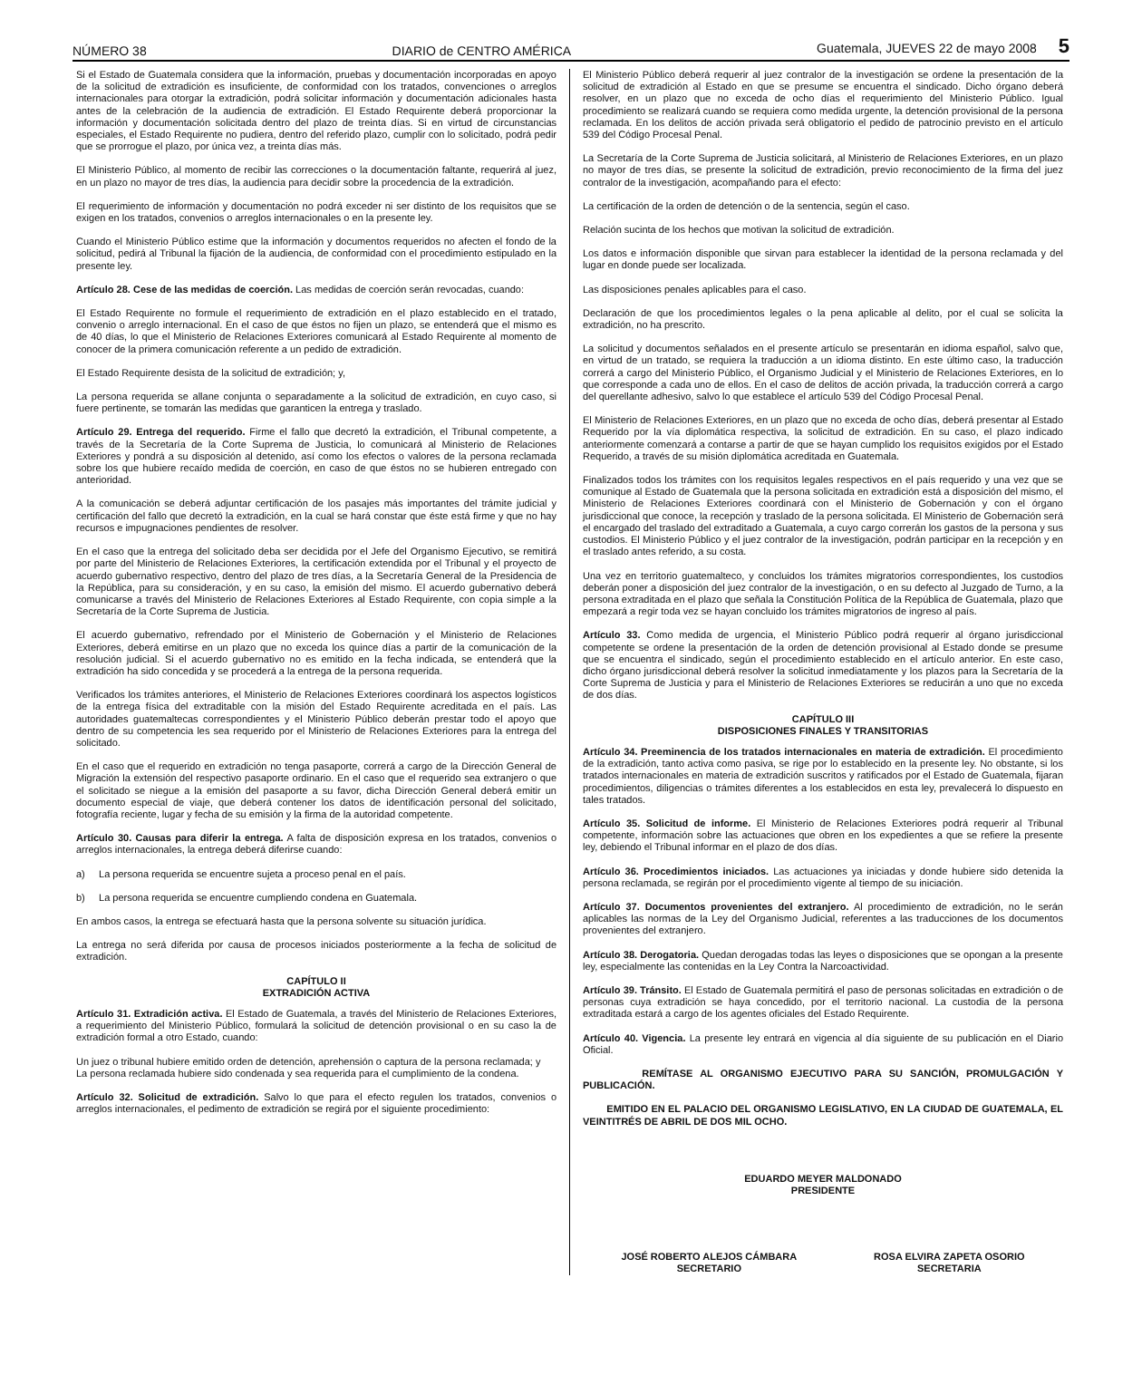NÚMERO 38 DIARIO de CENTRO AMÉRICA Guatemala, JUEVES 22 de mayo 2008 5
Si el Estado de Guatemala considera que la información, pruebas y documentación incorporadas en apoyo de la solicitud de extradición es insuficiente, de conformidad con los tratados, convenciones o arreglos internacionales para otorgar la extradición, podrá solicitar información y documentación adicionales hasta antes de la celebración de la audiencia de extradición. El Estado Requirente deberá proporcionar la información y documentación solicitada dentro del plazo de treinta días. Si en virtud de circunstancias especiales, el Estado Requirente no pudiera, dentro del referido plazo, cumplir con lo solicitado, podrá pedir que se prorrogue el plazo, por única vez, a treinta días más.
El Ministerio Público, al momento de recibir las correcciones o la documentación faltante, requerirá al juez, en un plazo no mayor de tres días, la audiencia para decidir sobre la procedencia de la extradición.
El requerimiento de información y documentación no podrá exceder ni ser distinto de los requisitos que se exigen en los tratados, convenios o arreglos internacionales o en la presente ley.
Cuando el Ministerio Público estime que la información y documentos requeridos no afecten el fondo de la solicitud, pedirá al Tribunal la fijación de la audiencia, de conformidad con el procedimiento estipulado en la presente ley.
Artículo 28. Cese de las medidas de coerción. Las medidas de coerción serán revocadas, cuando:
El Estado Requirente no formule el requerimiento de extradición en el plazo establecido en el tratado, convenio o arreglo internacional. En el caso de que éstos no fijen un plazo, se entenderá que el mismo es de 40 días, lo que el Ministerio de Relaciones Exteriores comunicará al Estado Requirente al momento de conocer de la primera comunicación referente a un pedido de extradición.
El Estado Requirente desista de la solicitud de extradición; y,
La persona requerida se allane conjunta o separadamente a la solicitud de extradición, en cuyo caso, si fuere pertinente, se tomarán las medidas que garanticen la entrega y traslado.
Artículo 29. Entrega del requerido. Firme el fallo que decretó la extradición, el Tribunal competente, a través de la Secretaría de la Corte Suprema de Justicia, lo comunicará al Ministerio de Relaciones Exteriores y pondrá a su disposición al detenido, así como los efectos o valores de la persona reclamada sobre los que hubiere recaído medida de coerción, en caso de que éstos no se hubieren entregado con anterioridad.
A la comunicación se deberá adjuntar certificación de los pasajes más importantes del trámite judicial y certificación del fallo que decretó la extradición, en la cual se hará constar que éste está firme y que no hay recursos e impugnaciones pendientes de resolver.
En el caso que la entrega del solicitado deba ser decidida por el Jefe del Organismo Ejecutivo, se remitirá por parte del Ministerio de Relaciones Exteriores, la certificación extendida por el Tribunal y el proyecto de acuerdo gubernativo respectivo, dentro del plazo de tres días, a la Secretaría General de la Presidencia de la República, para su consideración, y en su caso, la emisión del mismo. El acuerdo gubernativo deberá comunicarse a través del Ministerio de Relaciones Exteriores al Estado Requirente, con copia simple a la Secretaría de la Corte Suprema de Justicia.
El acuerdo gubernativo, refrendado por el Ministerio de Gobernación y el Ministerio de Relaciones Exteriores, deberá emitirse en un plazo que no exceda los quince días a partir de la comunicación de la resolución judicial. Si el acuerdo gubernativo no es emitido en la fecha indicada, se entenderá que la extradición ha sido concedida y se procederá a la entrega de la persona requerida.
Verificados los trámites anteriores, el Ministerio de Relaciones Exteriores coordinará los aspectos logísticos de la entrega física del extraditable con la misión del Estado Requirente acreditada en el país. Las autoridades guatemaltecas correspondientes y el Ministerio Público deberán prestar todo el apoyo que dentro de su competencia les sea requerido por el Ministerio de Relaciones Exteriores para la entrega del solicitado.
En el caso que el requerido en extradición no tenga pasaporte, correrá a cargo de la Dirección General de Migración la extensión del respectivo pasaporte ordinario. En el caso que el requerido sea extranjero o que el solicitado se niegue a la emisión del pasaporte a su favor, dicha Dirección General deberá emitir un documento especial de viaje, que deberá contener los datos de identificación personal del solicitado, fotografía reciente, lugar y fecha de su emisión y la firma de la autoridad competente.
Artículo 30. Causas para diferir la entrega. A falta de disposición expresa en los tratados, convenios o arreglos internacionales, la entrega deberá diferirse cuando:
a) La persona requerida se encuentre sujeta a proceso penal en el país.
b) La persona requerida se encuentre cumpliendo condena en Guatemala.
En ambos casos, la entrega se efectuará hasta que la persona solvente su situación jurídica.
La entrega no será diferida por causa de procesos iniciados posteriormente a la fecha de solicitud de extradición.
CAPÍTULO II
EXTRADICIÓN ACTIVA
Artículo 31. Extradición activa. El Estado de Guatemala, a través del Ministerio de Relaciones Exteriores, a requerimiento del Ministerio Público, formulará la solicitud de detención provisional o en su caso la de extradición formal a otro Estado, cuando:
Un juez o tribunal hubiere emitido orden de detención, aprehensión o captura de la persona reclamada; y
La persona reclamada hubiere sido condenada y sea requerida para el cumplimiento de la condena.
Artículo 32. Solicitud de extradición. Salvo lo que para el efecto regulen los tratados, convenios o arreglos internacionales, el pedimento de extradición se regirá por el siguiente procedimiento:
El Ministerio Público deberá requerir al juez contralor de la investigación se ordene la presentación de la solicitud de extradición al Estado en que se presume se encuentra el sindicado. Dicho órgano deberá resolver, en un plazo que no exceda de ocho días el requerimiento del Ministerio Público. Igual procedimiento se realizará cuando se requiera como medida urgente, la detención provisional de la persona reclamada. En los delitos de acción privada será obligatorio el pedido de patrocinio previsto en el artículo 539 del Código Procesal Penal.
La Secretaría de la Corte Suprema de Justicia solicitará, al Ministerio de Relaciones Exteriores, en un plazo no mayor de tres días, se presente la solicitud de extradición, previo reconocimiento de la firma del juez contralor de la investigación, acompañando para el efecto:
La certificación de la orden de detención o de la sentencia, según el caso.
Relación sucinta de los hechos que motivan la solicitud de extradición.
Los datos e información disponible que sirvan para establecer la identidad de la persona reclamada y del lugar en donde puede ser localizada.
Las disposiciones penales aplicables para el caso.
Declaración de que los procedimientos legales o la pena aplicable al delito, por el cual se solicita la extradición, no ha prescrito.
La solicitud y documentos señalados en el presente artículo se presentarán en idioma español, salvo que, en virtud de un tratado, se requiera la traducción a un idioma distinto. En este último caso, la traducción correrá a cargo del Ministerio Público, el Organismo Judicial y el Ministerio de Relaciones Exteriores, en lo que corresponde a cada uno de ellos. En el caso de delitos de acción privada, la traducción correrá a cargo del querellante adhesivo, salvo lo que establece el artículo 539 del Código Procesal Penal.
El Ministerio de Relaciones Exteriores, en un plazo que no exceda de ocho días, deberá presentar al Estado Requerido por la vía diplomática respectiva, la solicitud de extradición. En su caso, el plazo indicado anteriormente comenzará a contarse a partir de que se hayan cumplido los requisitos exigidos por el Estado Requerido, a través de su misión diplomática acreditada en Guatemala.
Finalizados todos los trámites con los requisitos legales respectivos en el país requerido y una vez que se comunique al Estado de Guatemala que la persona solicitada en extradición está a disposición del mismo, el Ministerio de Relaciones Exteriores coordinará con el Ministerio de Gobernación y con el órgano jurisdiccional que conoce, la recepción y traslado de la persona solicitada. El Ministerio de Gobernación será el encargado del traslado del extraditado a Guatemala, a cuyo cargo correrán los gastos de la persona y sus custodios. El Ministerio Público y el juez contralor de la investigación, podrán participar en la recepción y en el traslado antes referido, a su costa.
Una vez en territorio guatemalteco, y concluidos los trámites migratorios correspondientes, los custodios deberán poner a disposición del juez contralor de la investigación, o en su defecto al Juzgado de Turno, a la persona extraditada en el plazo que señala la Constitución Política de la República de Guatemala, plazo que empezará a regir toda vez se hayan concluido los trámites migratorios de ingreso al país.
Artículo 33. Como medida de urgencia, el Ministerio Público podrá requerir al órgano jurisdiccional competente se ordene la presentación de la orden de detención provisional al Estado donde se presume que se encuentra el sindicado, según el procedimiento establecido en el artículo anterior. En este caso, dicho órgano jurisdiccional deberá resolver la solicitud inmediatamente y los plazos para la Secretaría de la Corte Suprema de Justicia y para el Ministerio de Relaciones Exteriores se reducirán a uno que no exceda de dos días.
CAPÍTULO III
DISPOSICIONES FINALES Y TRANSITORIAS
Artículo 34. Preeminencia de los tratados internacionales en materia de extradición. El procedimiento de la extradición, tanto activa como pasiva, se rige por lo establecido en la presente ley. No obstante, si los tratados internacionales en materia de extradición suscritos y ratificados por el Estado de Guatemala, fijaran procedimientos, diligencias o trámites diferentes a los establecidos en esta ley, prevalecerá lo dispuesto en tales tratados.
Artículo 35. Solicitud de informe. El Ministerio de Relaciones Exteriores podrá requerir al Tribunal competente, información sobre las actuaciones que obren en los expedientes a que se refiere la presente ley, debiendo el Tribunal informar en el plazo de dos días.
Artículo 36. Procedimientos iniciados. Las actuaciones ya iniciadas y donde hubiere sido detenida la persona reclamada, se regirán por el procedimiento vigente al tiempo de su iniciación.
Artículo 37. Documentos provenientes del extranjero. Al procedimiento de extradición, no le serán aplicables las normas de la Ley del Organismo Judicial, referentes a las traducciones de los documentos provenientes del extranjero.
Artículo 38. Derogatoria. Quedan derogadas todas las leyes o disposiciones que se opongan a la presente ley, especialmente las contenidas en la Ley Contra la Narcoactividad.
Artículo 39. Tránsito. El Estado de Guatemala permitirá el paso de personas solicitadas en extradición o de personas cuya extradición se haya concedido, por el territorio nacional. La custodia de la persona extraditada estará a cargo de los agentes oficiales del Estado Requirente.
Artículo 40. Vigencia. La presente ley entrará en vigencia al día siguiente de su publicación en el Diario Oficial.
REMÍTASE AL ORGANISMO EJECUTIVO PARA SU SANCIÓN, PROMULGACIÓN Y PUBLICACIÓN.
EMITIDO EN EL PALACIO DEL ORGANISMO LEGISLATIVO, EN LA CIUDAD DE GUATEMALA, EL VEINTITRÉS DE ABRIL DE DOS MIL OCHO.
EDUARDO MEYER MALDONADO
PRESIDENTE
JOSÉ ROBERTO ALEJOS CÁMBARA
SECRETARIO
ROSA ELVIRA ZAPETA OSORIO
SECRETARIA